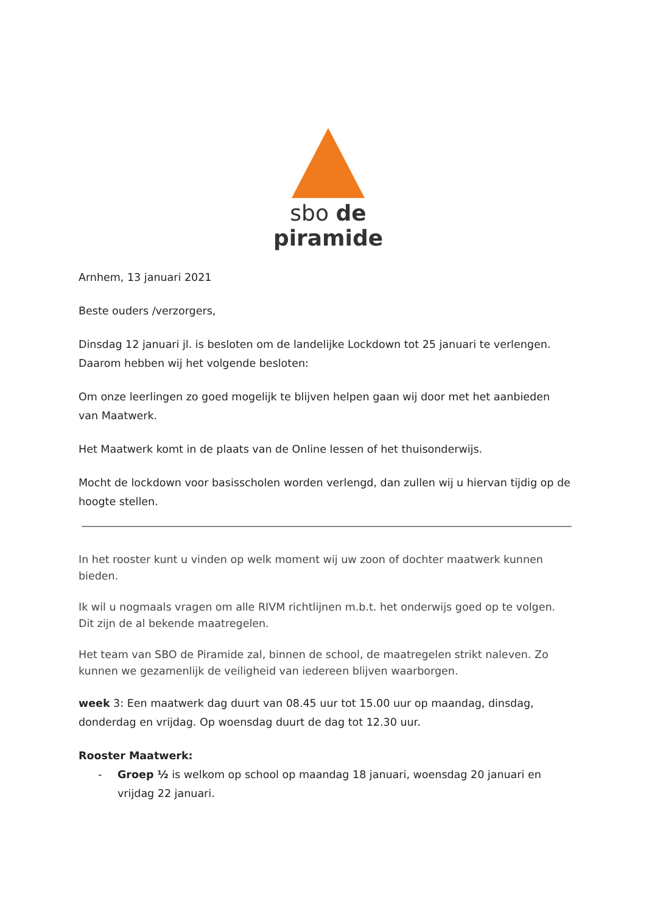sbo de piramide
Arnhem, 13 januari 2021
Beste ouders /verzorgers,
Dinsdag 12 januari jl. is besloten om de landelijke Lockdown tot 25 januari te verlengen. Daarom hebben wij het volgende besloten:
Om onze leerlingen zo goed mogelijk te blijven helpen gaan wij door met het aanbieden van Maatwerk.
Het Maatwerk komt in de plaats van de Online lessen of het thuisonderwijs.
Mocht de lockdown voor basisscholen worden verlengd, dan zullen wij u hiervan tijdig op de hoogte stellen.
In het rooster kunt u vinden op welk moment wij uw zoon of dochter maatwerk kunnen bieden.
Ik wil u nogmaals vragen om alle RIVM richtlijnen m.b.t. het onderwijs goed op te volgen. Dit zijn de al bekende maatregelen.
Het team van SBO de Piramide zal, binnen de school, de maatregelen strikt naleven. Zo kunnen we gezamenlijk de veiligheid van iedereen blijven waarborgen.
week 3: Een maatwerk dag duurt van 08.45 uur tot 15.00 uur op maandag, dinsdag, donderdag en vrijdag. Op woensdag duurt de dag tot 12.30 uur.
Rooster Maatwerk:
- Groep ½ is welkom op school op maandag 18 januari, woensdag 20 januari en vrijdag 22 januari.